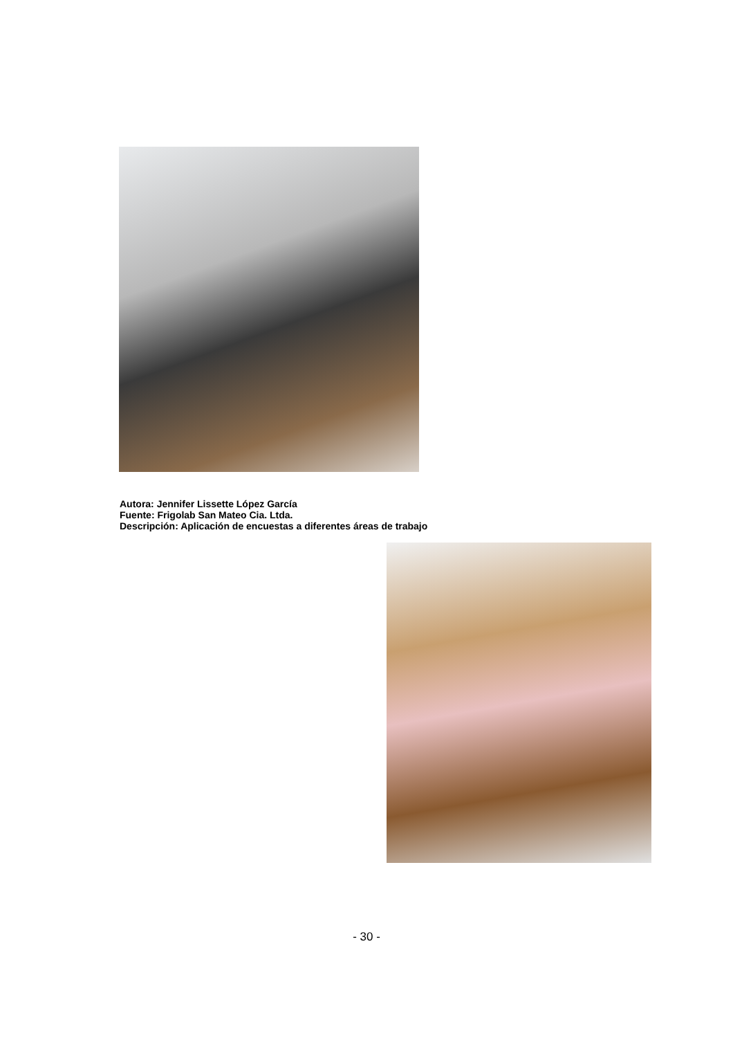Autora: Jennifer Lissette López García
Fuente: Frigolab San Mateo Cia. Ltda.
Descripción: Aplicación de encuestas a diferentes áreas de trabajo
- 30 -